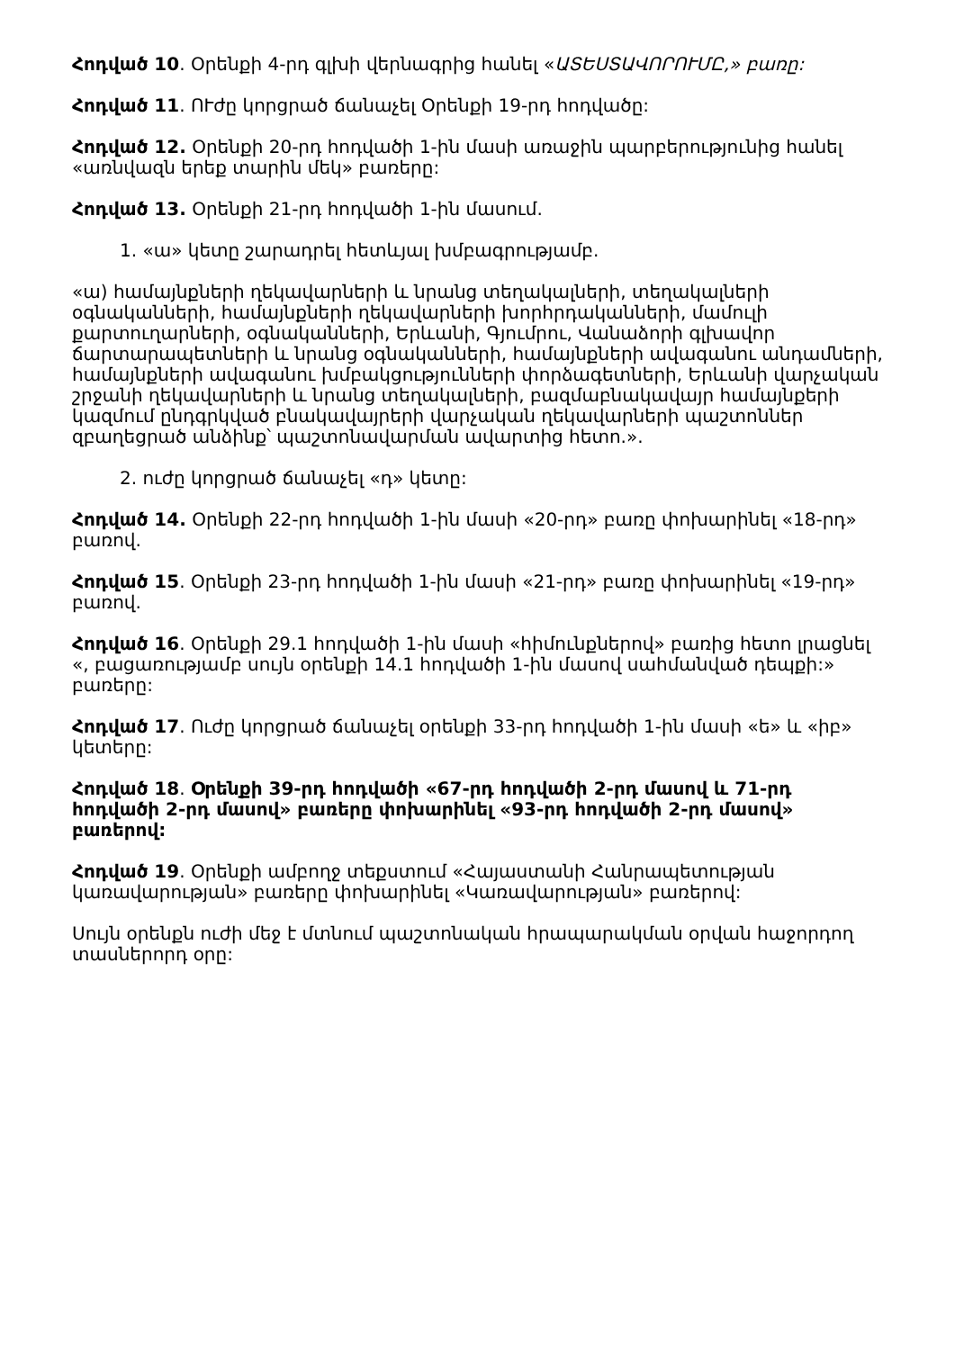Հոդված 10. Օրենքի 4-րդ գլխի վերնագրից հանել «ԱՏԵՍՏԱՎՈՐՈՒՄԸ,» բառը:
Հոդված 11. ՈՒժը կորցրած ճանաչել Օրենքի 19-րդ հոդվածը:
Հոդված 12. Օրենքի 20-րդ հոդվածի 1-ին մասի առաջին պարբերությունից հանել «առնվազն երեք տարին մեկ» բառերը:
Հոդված 13. Օրենքի 21-րդ հոդվածի 1-ին մասում.
1. «ա» կետը շարադրել հետևյալ խմբագրությամբ.
«ա) համայնքների ղեկավարների և նրանց տեղակալների, տեղակալների օգնականների, համայնքների ղեկավարների խորհրդականների, մամուլի քարտուղարների, օգնականների, Երևանի, Գյումրու, Վանաձորի գլխավոր ճարտարապետների և նրանց օգնականների, համայնքների ավագանու անդամների, համայնքների ավագանու խմբակցությունների փորձագետների, Երևանի վարչական շրջանի ղեկավարների և նրանց տեղակալների, բազմաբնակավայր համայնքերի կազմում ընդգրկված բնակավայրերի վարչական ղեկավարների պաշտոններ զբաղեցրած անձինք՝ պաշտոնավարման ավարտից հետո.».
2. ուժը կորցրած ճանաչել «դ» կետը:
Հոդված 14. Օրենքի 22-րդ հոդվածի 1-ին մասի «20-րդ» բառը փոխարինել «18-րդ» բառով.
Հոդված 15. Օրենքի 23-րդ հոդվածի 1-ին մասի «21-րդ» բառը փոխարինել «19-րդ» բառով.
Հոդված 16. Օրենքի 29.1 հոդվածի 1-ին մասի «հիմունքներով» բառից հետո լրացնել «, բացառությամբ սույն օրենքի 14.1 հոդվածի 1-ին մասով սահմանված դեպքի:» բառերը:
Հոդված 17. Ուժը կորցրած ճանաչել օրենքի 33-րդ հոդվածի 1-ին մասի «ե» և «իբ» կետերը:
Հոդված 18. Օրենքի 39-րդ հոդվածի «67-րդ հոդվածի 2-րդ մասով և 71-րդ հոդվածի 2-րդ մասով» բառերը փոխարինել «93-րդ հոդվածի 2-րդ մասով» բառերով:
Հոդված 19. Օրենքի ամբողջ տեքստում «Հայաստանի Հանրապետության կառավարության» բառերը փոխարինել «Կառավարության» բառերով:
Սույն օրենքն ուժի մեջ է մտնում պաշտոնական հրապարակման օրվան հաջորդող տասներորդ օրը: